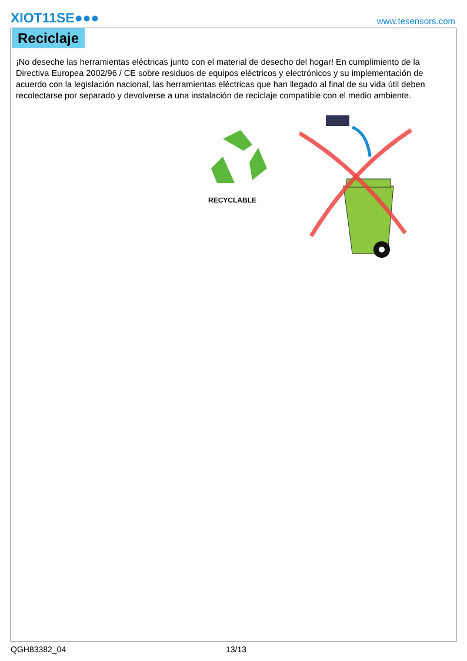XIOT11SE●●●
www.tesensors.com
Reciclaje
¡No deseche las herramientas eléctricas junto con el material de desecho del hogar! En cumplimiento de la Directiva Europea 2002/96 / CE sobre residuos de equipos eléctricos y electrónicos y su implementación de acuerdo con la legislación nacional, las herramientas eléctricas que han llegado al final de su vida útil deben recolectarse por separado y devolverse a una instalación de reciclaje compatible con el medio ambiente.
RECYCLABLE
QGH83382_04 13/13